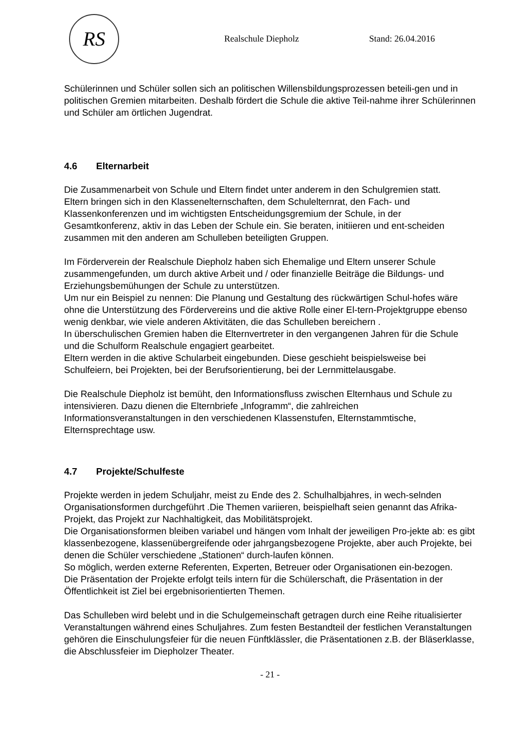RS
Realschule Diepholz Stand: 26.04.2016
Schülerinnen und Schüler sollen sich an politischen Willensbildungsprozessen beteili-gen und in politischen Gremien mitarbeiten. Deshalb fördert die Schule die aktive Teil-nahme ihrer Schülerinnen und Schüler am örtlichen Jugendrat.
4.6 Elternarbeit
Die Zusammenarbeit von Schule und Eltern findet unter anderem in den Schulgremien statt.
Eltern bringen sich in den Klassenelternschaften, dem Schulelternrat, den Fach- und Klassenkonferenzen und im wichtigsten Entscheidungsgremium der Schule, in der Gesamtkonferenz, aktiv in das Leben der Schule ein. Sie beraten, initiieren und ent-scheiden zusammen mit den anderen am Schulleben beteiligten Gruppen.
Im Förderverein der Realschule Diepholz haben sich Ehemalige und Eltern unserer Schule zusammengefunden, um durch aktive Arbeit und / oder finanzielle Beiträge die Bildungs- und Erziehungsbemühungen der Schule zu unterstützen.
Um nur ein Beispiel zu nennen: Die Planung und Gestaltung des rückwärtigen Schul-hofes wäre ohne die Unterstützung des Fördervereins und die aktive Rolle einer El-tern-Projektgruppe ebenso wenig denkbar, wie viele anderen Aktivitäten, die das Schulleben bereichern .
In überschulischen Gremien haben die Elternvertreter in den vergangenen Jahren für die Schule und die Schulform Realschule engagiert gearbeitet.
Eltern werden in die aktive Schularbeit eingebunden. Diese geschieht beispielsweise bei Schulfeiern, bei Projekten, bei der Berufsorientierung, bei der Lernmittelausgabe.
Die Realschule Diepholz ist bemüht, den Informationsfluss zwischen Elternhaus und Schule zu intensivieren. Dazu dienen die Elternbriefe „Infogramm“, die zahlreichen Informationsveranstaltungen in den verschiedenen Klassenstufen, Elternstammtische, Elternsprechtage usw.
4.7 Projekte/Schulfeste
Projekte werden in jedem Schuljahr, meist zu Ende des 2. Schulhalbjahres, in wech-selnden Organisationsformen durchgeführt .Die Themen variieren, beispielhaft seien genannt das Afrika-Projekt, das Projekt zur Nachhaltigkeit, das Mobilitätsprojekt.
Die Organisationsformen bleiben variabel und hängen vom Inhalt der jeweiligen Pro-jekte ab: es gibt klassenbezogene, klassenübergreifende oder jahrgangsbezogene Projekte, aber auch Projekte, bei denen die Schüler verschiedene „Stationen“ durch-laufen können.
So möglich, werden externe Referenten, Experten, Betreuer oder Organisationen ein-bezogen.
Die Präsentation der Projekte erfolgt teils intern für die Schülerschaft, die Präsentation in der Öffentlichkeit ist Ziel bei ergebnisorientierten Themen.
Das Schulleben wird belebt und in die Schulgemeinschaft getragen durch eine Reihe ritualisierter Veranstaltungen während eines Schuljahres. Zum festen Bestandteil der festlichen Veranstaltungen gehören die Einschulungsfeier für die neuen Fünftklässler, die Präsentationen z.B. der Bläserklasse, die Abschlussfeier im Diepholzer Theater.
- 21 -